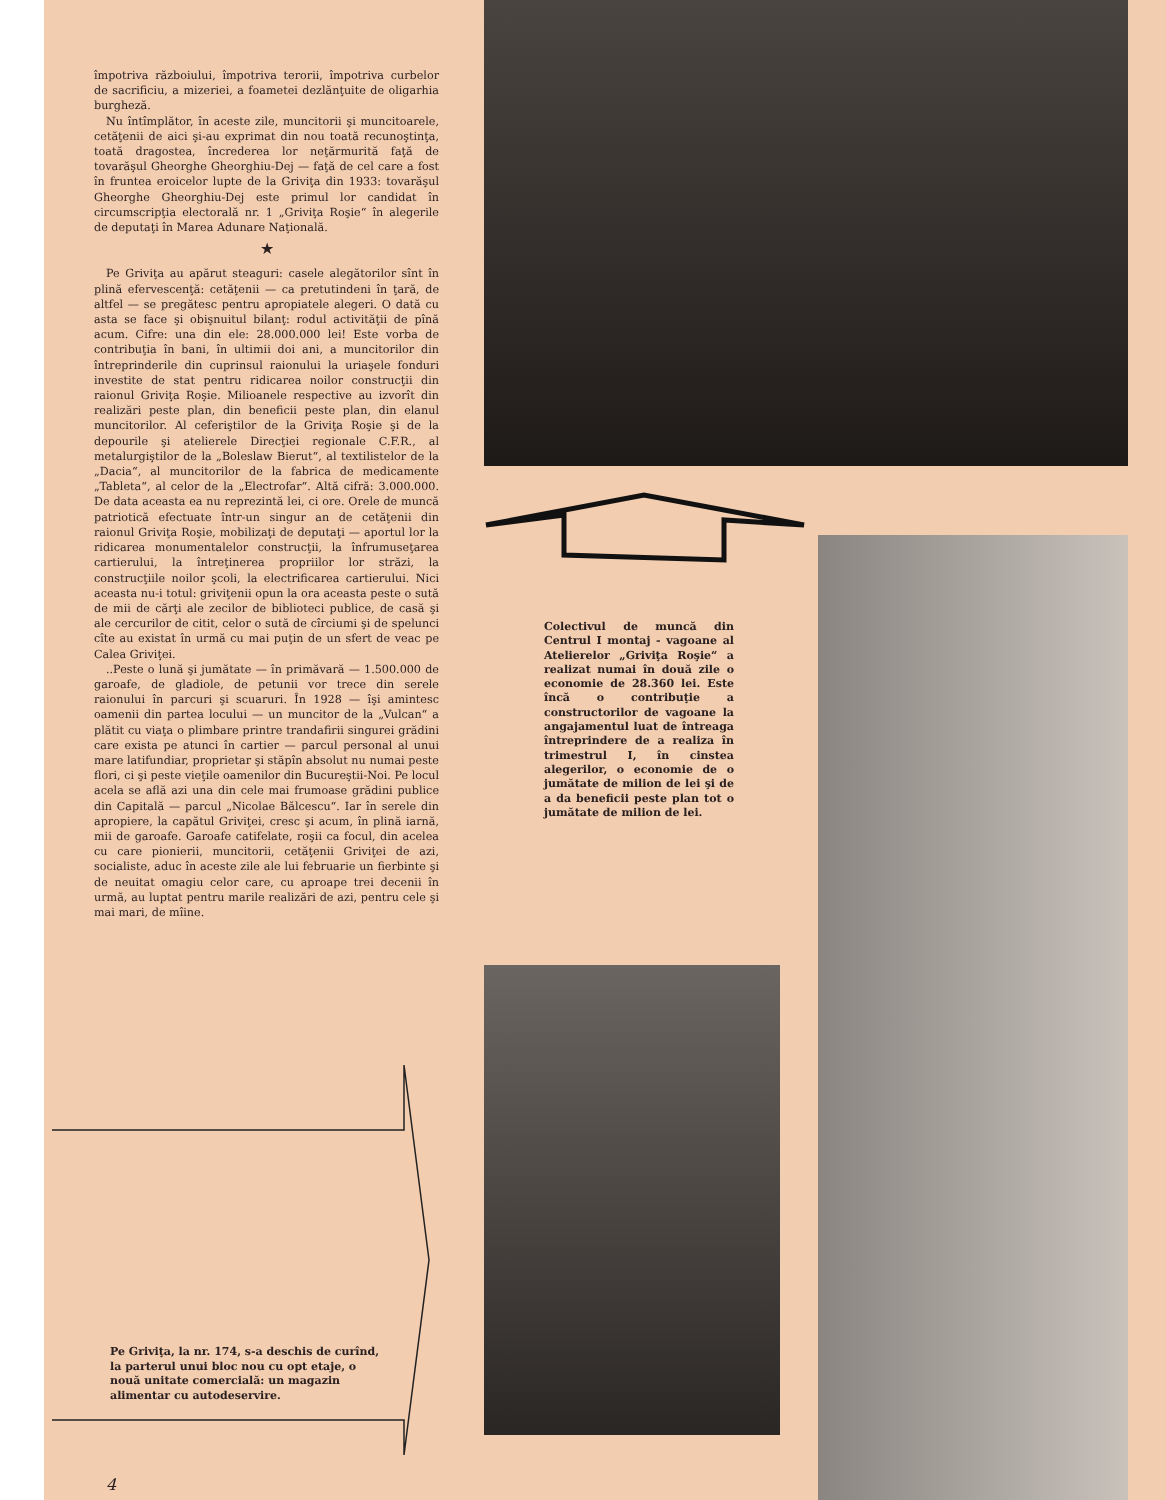împotriva războiului, împotriva terorii, împotriva curbelor de sacrificiu, a mizeriei, a foametei dezlănţuite de oligarhia burgheză.
Nu întîmplător, în aceste zile, muncitorii şi muncitoarele, cetăţenii de aici şi-au exprimat din nou toată recunoştinţa, toată dragostea, încrederea lor neţărmurită faţă de tovarăşul Gheorghe Gheorghiu-Dej — faţă de cel care a fost în fruntea eroicelor lupte de la Griviţa din 1933: tovarăşul Gheorghe Gheorghiu-Dej este primul lor candidat în circumscripţia electorală nr. 1 „Griviţa Roşie“ în alegerile de deputaţi în Marea Adunare Naţională.
★
Pe Griviţa au apărut steaguri: casele alegătorilor sînt în plină efervescenţă: cetăţenii — ca pretutindeni în ţară, de altfel — se pregătesc pentru apropiatele alegeri. O dată cu asta se face şi obişnuitul bilanţ: rodul activităţii de pînă acum. Cifre: una din ele: 28.000.000 lei! Este vorba de contribuţia în bani, în ultimii doi ani, a muncitorilor din întreprinderile din cuprinsul raionului la uriaşele fonduri investite de stat pentru ridicarea noilor construcţii din raionul Griviţa Roşie. Milioanele respective au izvorît din realizări peste plan, din beneficii peste plan, din elanul muncitorilor. Al ceferiştilor de la Griviţa Roşie şi de la depourile şi atelierele Direcţiei regionale C.F.R., al metalurgiştilor de la „Boleslaw Bierut“, al textilistelor de la „Dacia“, al muncitorilor de la fabrica de medicamente „Tableta“, al celor de la „Electrofar“. Altă cifră: 3.000.000. De data aceasta ea nu reprezintă lei, ci ore. Orele de muncă patriotică efectuate într-un singur an de cetăţenii din raionul Griviţa Roşie, mobilizaţi de deputaţi — aportul lor la ridicarea monumentalelor construcţii, la înfrumuseţarea cartierului, la întreţinerea propriilor lor străzi, la construcţiile noilor şcoli, la electrificarea cartierului. Nici aceasta nu-i totul: griviţenii opun la ora aceasta peste o sută de mii de cărţi ale zecilor de biblioteci publice, de casă şi ale cercurilor de citit, celor o sută de cîrciumi şi de spelunci cîte au existat în urmă cu mai puţin de un sfert de veac pe Calea Griviţei.
..Peste o lună şi jumătate — în primăvară — 1.500.000 de garoafe, de gladiole, de petunii vor trece din serele raionului în parcuri şi scuaruri. În 1928 — îşi amintesc oamenii din partea locului — un muncitor de la „Vulcan“ a plătit cu viaţa o plimbare printre trandafirii singurei grădini care exista pe atunci în cartier — parcul personal al unui mare latifundiar, proprietar şi stăpîn absolut nu numai peste flori, ci şi peste vieţile oamenilor din Bucureştii-Noi. Pe locul acela se află azi una din cele mai frumoase grădini publice din Capitală — parcul „Nicolae Bălcescu“. Iar în serele din apropiere, la capătul Griviţei, cresc şi acum, în plină iarnă, mii de garoafe. Garoafe catifelate, roşii ca focul, din acelea cu care pionierii, muncitorii, cetăţenii Griviţei de azi, socialiste, aduc în aceste zile ale lui februarie un fierbinte şi de neuitat omagiu celor care, cu aproape trei decenii în urmă, au luptat pentru marile realizări de azi, pentru cele şi mai mari, de mîine.
Colectivul de muncă din Centrul I montaj - vagoane al Atelierelor „Griviţa Roşie“ a realizat numai în două zile o economie de 28.360 lei. Este încă o contribuţie a constructorilor de vagoane la angajamentul luat de întreaga întreprindere de a realiza în trimestrul I, în cinstea alegerilor, o economie de o jumătate de milion de lei şi de a da beneficii peste plan tot o jumătate de milion de lei.
Pe Griviţa, la nr. 174, s-a deschis de curînd, la parterul unui bloc nou cu opt etaje, o nouă unitate comercială: un magazin alimentar cu autodeservire.
4